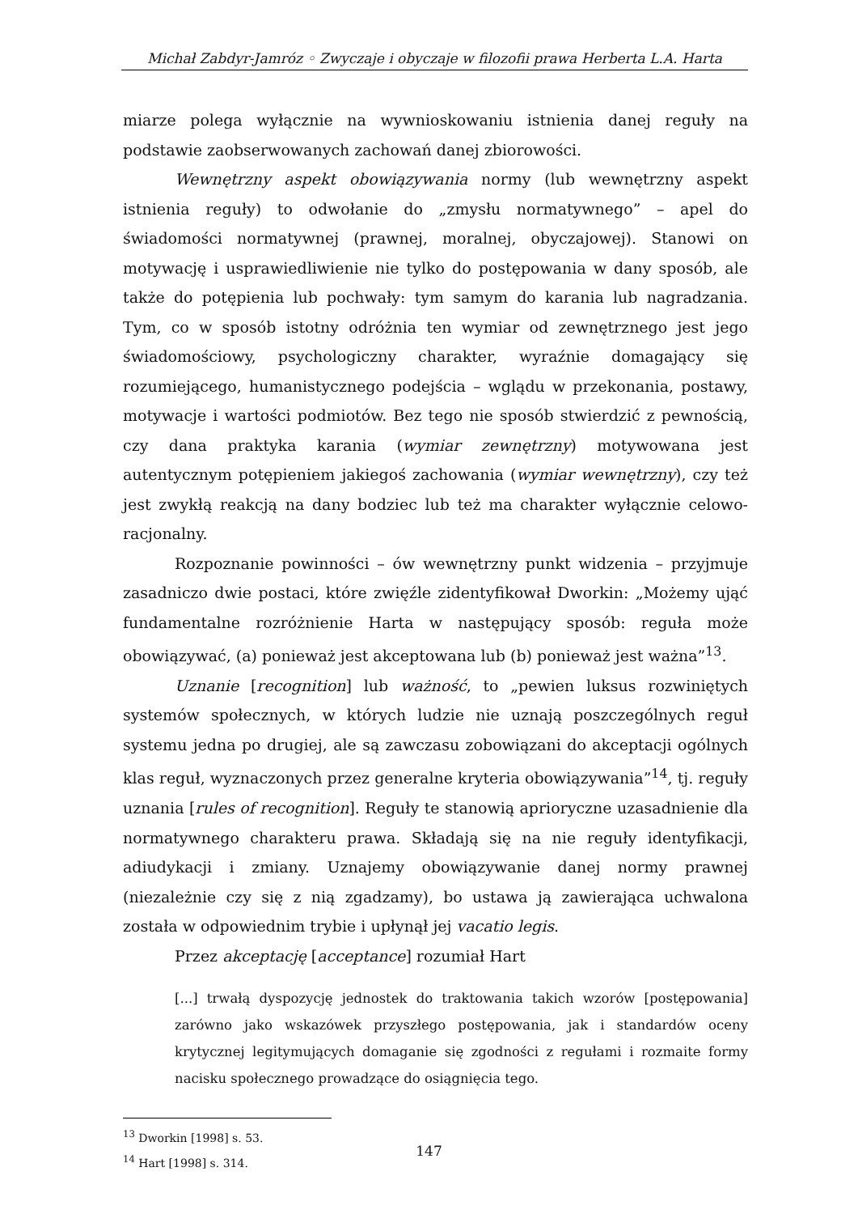Michał Zabdyr-Jamróz ◦ Zwyczaje i obyczaje w filozofii prawa Herberta L.A. Harta
miarze polega wyłącznie na wywnioskowaniu istnienia danej reguły na podstawie zaobserwowanych zachowań danej zbiorowości.
Wewnętrzny aspekt obowiązywania normy (lub wewnętrzny aspekt istnienia reguły) to odwołanie do „zmysłu normatywnego” – apel do świadomości normatywnej (prawnej, moralnej, obyczajowej). Stanowi on motywację i usprawiedliwienie nie tylko do postępowania w dany sposób, ale także do potępienia lub pochwały: tym samym do karania lub nagradzania. Tym, co w sposób istotny odróżnia ten wymiar od zewnętrznego jest jego świadomościowy, psychologiczny charakter, wyraźnie domagający się rozumiejącego, humanistycznego podejścia – wglądu w przekonania, postawy, motywacje i wartości podmiotów. Bez tego nie sposób stwierdzić z pewnością, czy dana praktyka karania (wymiar zewnętrzny) motywowana jest autentycznym potępieniem jakiegoś zachowania (wymiar wewnętrzny), czy też jest zwykłą reakcją na dany bodziec lub też ma charakter wyłącznie celowo-racjonalny.
Rozpoznanie powinności – ów wewnętrzny punkt widzenia – przyjmuje zasadniczo dwie postaci, które zwięźle zidentyfikował Dworkin: „Możemy ująć fundamentalne rozróżnienie Harta w następujący sposób: reguła może obowiązywać, (a) ponieważ jest akceptowana lub (b) ponieważ jest ważna”<sup>13</sup>.
Uznanie [recognition] lub ważność, to „pewien luksus rozwiniętych systemów społecznych, w których ludzie nie uznają poszczególnych reguł systemu jedna po drugiej, ale są zawczasu zobowiązani do akceptacji ogólnych klas reguł, wyznaczonych przez generalne kryteria obowiązywania”<sup>14</sup>, tj. reguły uznania [rules of recognition]. Reguły te stanowią aprioryczne uzasadnienie dla normatywnego charakteru prawa. Składają się na nie reguły identyfikacji, adiudykacji i zmiany. Uznajemy obowiązywanie danej normy prawnej (niezależnie czy się z nią zgadzamy), bo ustawa ją zawierająca uchwalona została w odpowiednim trybie i upłynął jej vacatio legis.
Przez akceptację [acceptance] rozumiał Hart
[...] trwałą dyspozycję jednostek do traktowania takich wzorów [postępowania] zarówno jako wskazówek przyszłego postępowania, jak i standardów oceny krytycznej legitymujących domaganie się zgodności z regułami i rozmaite formy nacisku społecznego prowadzące do osiągnięcia tego.
<sup>13</sup> Dworkin [1998] s. 53.
<sup>14</sup> Hart [1998] s. 314.
147